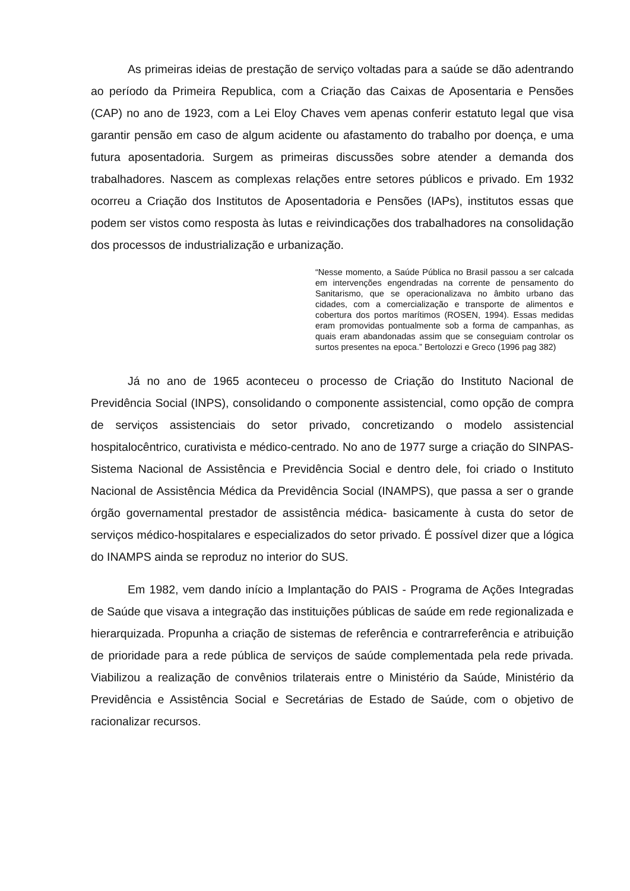As primeiras ideias de prestação de serviço voltadas para a saúde se dão adentrando ao período da Primeira Republica, com a Criação das Caixas de Aposentaria e Pensões (CAP) no ano de 1923, com a Lei Eloy Chaves vem apenas conferir estatuto legal que visa garantir pensão em caso de algum acidente ou afastamento do trabalho por doença, e uma futura aposentadoria. Surgem as primeiras discussões sobre atender a demanda dos trabalhadores. Nascem as complexas relações entre setores públicos e privado. Em 1932 ocorreu a Criação dos Institutos de Aposentadoria e Pensões (IAPs), institutos essas que podem ser vistos como resposta às lutas e reivindicações dos trabalhadores na consolidação dos processos de industrialização e urbanização.
“Nesse momento, a Saúde Pública no Brasil passou a ser calcada em intervenções engendradas na corrente de pensamento do Sanitarismo, que se operacionalizava no âmbito urbano das cidades, com a comercialização e transporte de alimentos e cobertura dos portos marítimos (ROSEN, 1994). Essas medidas eram promovidas pontualmente sob a forma de campanhas, as quais eram abandonadas assim que se conseguiam controlar os surtos presentes na epoca.” Bertolozzi e Greco (1996 pag 382)
Já no ano de 1965 aconteceu o processo de Criação do Instituto Nacional de Previdência Social (INPS), consolidando o componente assistencial, como opção de compra de serviços assistenciais do setor privado, concretizando o modelo assistencial hospitalocêntrico, curativista e médico-centrado. No ano de 1977 surge a criação do SINPAS- Sistema Nacional de Assistência e Previdência Social e dentro dele, foi criado o Instituto Nacional de Assistência Médica da Previdência Social (INAMPS), que passa a ser o grande órgão governamental prestador de assistência médica- basicamente à custa do setor de serviços médico-hospitalares e especializados do setor privado. É possível dizer que a lógica do INAMPS ainda se reproduz no interior do SUS.
Em 1982, vem dando início a Implantação do PAIS - Programa de Ações Integradas de Saúde que visava a integração das instituições públicas de saúde em rede regionalizada e hierarquizada. Propunha a criação de sistemas de referência e contrarreferência e atribuição de prioridade para a rede pública de serviços de saúde complementada pela rede privada. Viabilizou a realização de convênios trilaterais entre o Ministério da Saúde, Ministério da Previdência e Assistência Social e Secretárias de Estado de Saúde, com o objetivo de racionalizar recursos.